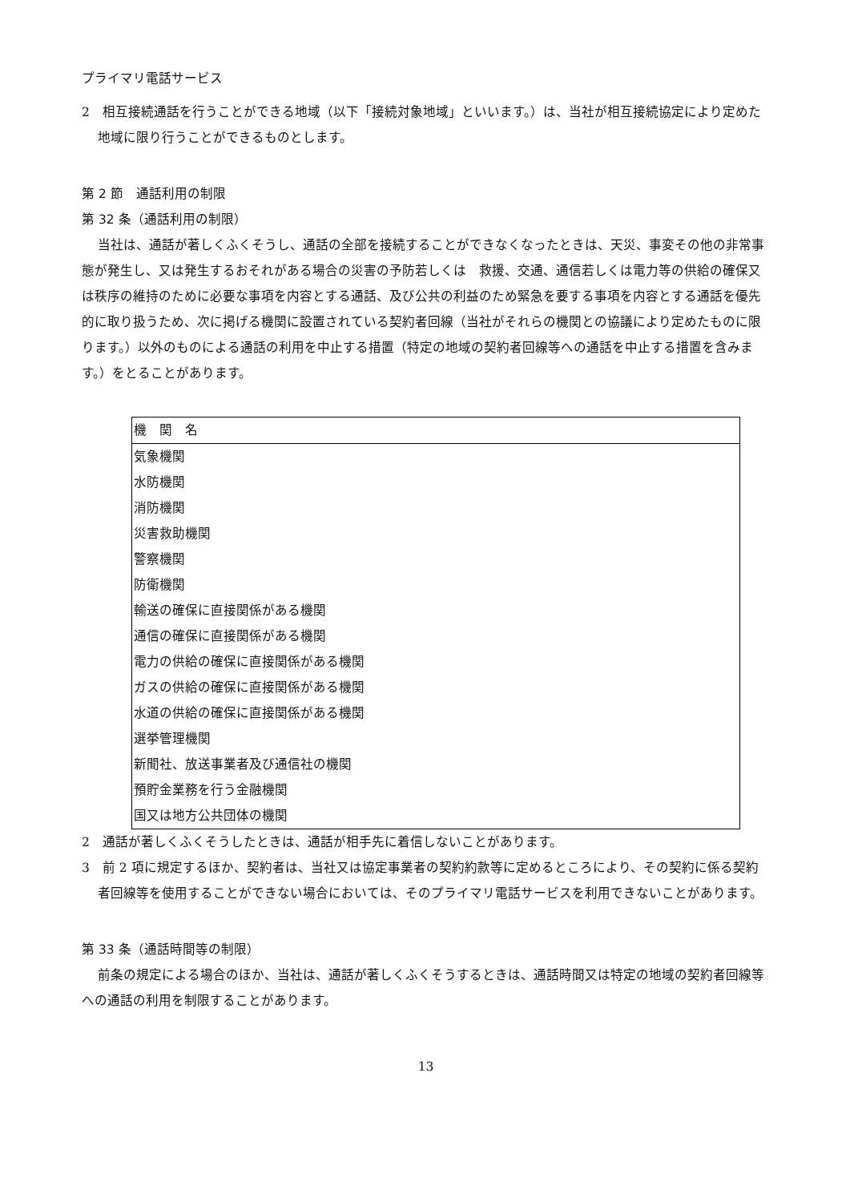プライマリ電話サービス
2　相互接続通話を行うことができる地域（以下「接続対象地域」といいます。）は、当社が相互接続協定により定めた地域に限り行うことができるものとします。
第 2 節　通話利用の制限
第 32 条（通話利用の制限）
当社は、通話が著しくふくそうし、通話の全部を接続することができなくなったときは、天災、事変その他の非常事態が発生し、又は発生するおそれがある場合の災害の予防若しくは　救援、交通、通信若しくは電力等の供給の確保又は秩序の維持のために必要な事項を内容とする通話、及び公共の利益のため緊急を要する事項を内容とする通話を優先的に取り扱うため、次に掲げる機関に設置されている契約者回線（当社がそれらの機関との協議により定めたものに限ります。）以外のものによる通話の利用を中止する措置（特定の地域の契約者回線等への通話を中止する措置を含みます。）をとることがあります。
| 機 関 名 |
| --- |
| 気象機関 |
| 水防機関 |
| 消防機関 |
| 災害救助機関 |
| 警察機関 |
| 防衛機関 |
| 輸送の確保に直接関係がある機関 |
| 通信の確保に直接関係がある機関 |
| 電力の供給の確保に直接関係がある機関 |
| ガスの供給の確保に直接関係がある機関 |
| 水道の供給の確保に直接関係がある機関 |
| 選挙管理機関 |
| 新聞社、放送事業者及び通信社の機関 |
| 預貯金業務を行う金融機関 |
| 国又は地方公共団体の機関 |
2　通話が著しくふくそうしたときは、通話が相手先に着信しないことがあります。
3　前 2 項に規定するほか、契約者は、当社又は協定事業者の契約約款等に定めるところにより、その契約に係る契約者回線等を使用することができない場合においては、そのプライマリ電話サービスを利用できないことがあります。
第 33 条（通話時間等の制限）
前条の規定による場合のほか、当社は、通話が著しくふくそうするときは、通話時間又は特定の地域の契約者回線等への通話の利用を制限することがあります。
13